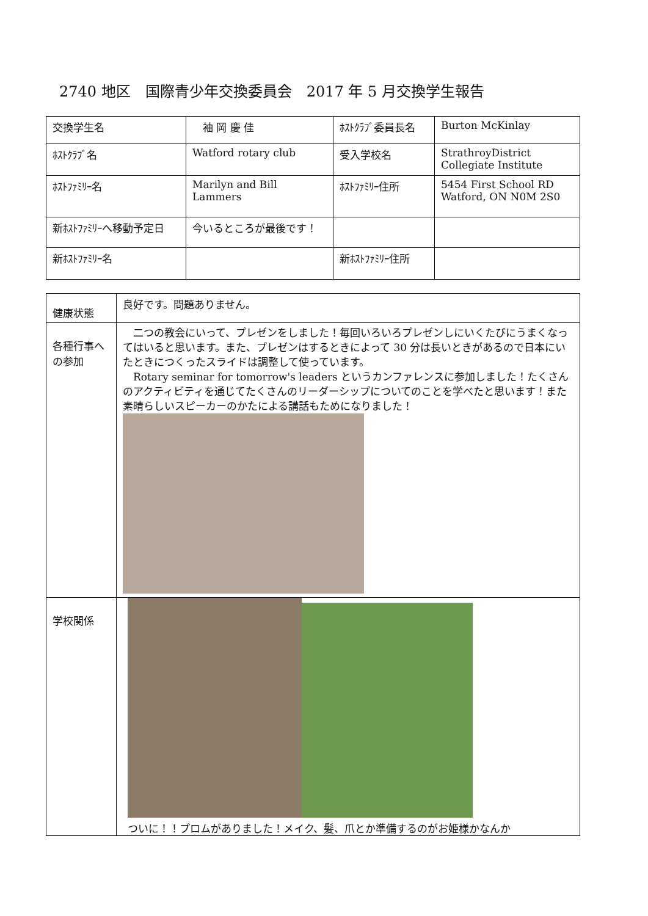2740 地区　国際青少年交換委員会　2017 年 5 月交換学生報告
| 交換学生名 | 袖 岡 慶 佳 | ﾎｽﾄｸﾗﾌﾞ委員長名 | Burton McKinlay |
| ﾎｽﾄｸﾗﾌﾞ名 | Watford rotary club | 受入学校名 | StrathroyDistrict Collegiate Institute |
| ﾎｽﾄﾌｧﾐﾘｰ名 | Marilyn and Bill Lammers | ﾎｽﾄﾌｧﾐﾘｰ住所 | 5454 First School RD Watford, ON N0M 2S0 |
| 新ﾎｽﾄﾌｧﾐﾘｰへ移動予定日 | 今いるところが最後です！ | | |
| 新ﾎｽﾄﾌｧﾐﾘｰ名 | | 新ﾎｽﾄﾌｧﾐﾘｰ住所 | |
| 健康状態 | 良好です。問題ありません。 |
| 各種行事への参加 | 二つの教会にいって、プレゼンをしました！毎回いろいろプレゼンしにいくたびにうまくなってはいると思います。また、プレゼンはするときによって 30 分は長いときがあるので日本にいたときにつくったスライドは調整して使っています。 Rotary seminar for tomorrow's leaders というカンファレンスに参加しました！たくさんのアクティビティを通じてたくさんのリーダーシップについてのことを学べたと思います！また素晴らしいスピーカーのかたによる講話もためになりました！ |
| 学校関係 | ついに！！プロムがありました！メイク、髪、爪とか準備するのがお姫様かなんか |